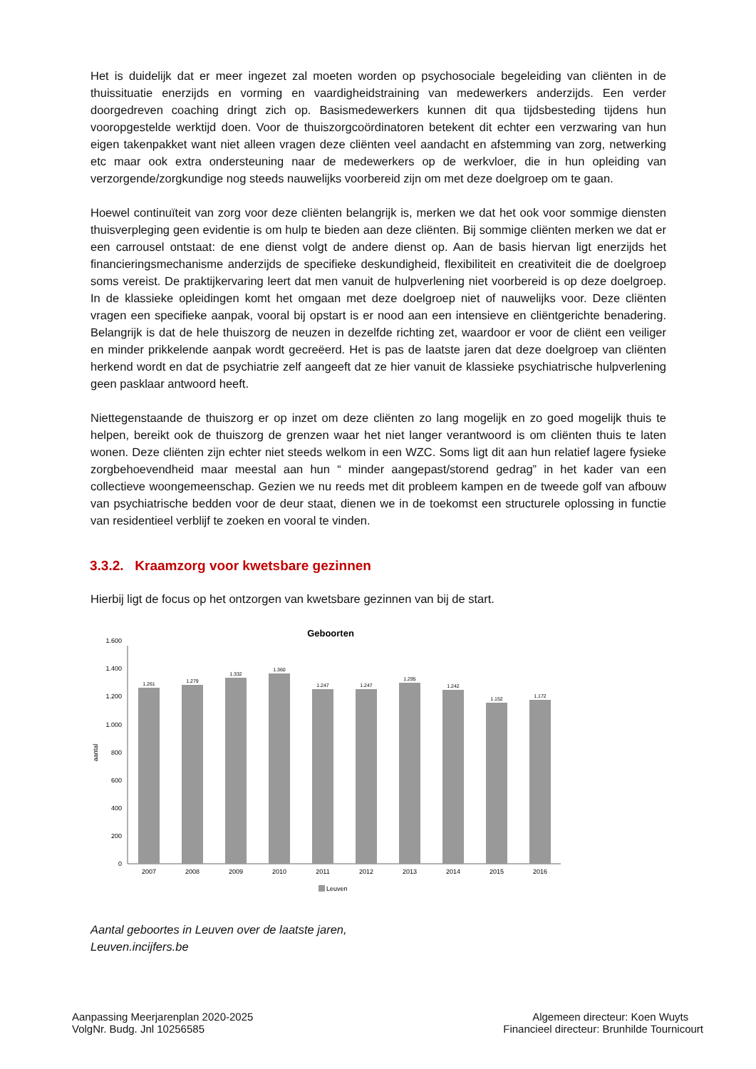Het is duidelijk dat er meer ingezet zal moeten worden op psychosociale begeleiding van cliënten in de thuissituatie enerzijds en vorming en vaardigheidstraining van medewerkers anderzijds. Een verder doorgedreven coaching dringt zich op. Basismedewerkers kunnen dit qua tijdsbesteding tijdens hun vooropgestelde werktijd doen. Voor de thuiszorgcoördinatoren betekent dit echter een verzwaring van hun eigen takenpakket want niet alleen vragen deze cliënten veel aandacht en afstemming van zorg, netwerking etc maar ook extra ondersteuning naar de medewerkers op de werkvloer, die in hun opleiding van verzorgende/zorgkundige nog steeds nauwelijks voorbereid zijn om met deze doelgroep om te gaan.
Hoewel continuïteit van zorg voor deze cliënten belangrijk is, merken we dat het ook voor sommige diensten thuisverpleging geen evidentie is om hulp te bieden aan deze cliënten. Bij sommige cliënten merken we dat er een carrousel ontstaat: de ene dienst volgt de andere dienst op. Aan de basis hiervan ligt enerzijds het financieringsmechanisme anderzijds de specifieke deskundigheid, flexibiliteit en creativiteit die de doelgroep soms vereist. De praktijkervaring leert dat men vanuit de hulpverlening niet voorbereid is op deze doelgroep. In de klassieke opleidingen komt het omgaan met deze doelgroep niet of nauwelijks voor. Deze cliënten vragen een specifieke aanpak, vooral bij opstart is er nood aan een intensieve en cliëntgerichte benadering. Belangrijk is dat de hele thuiszorg de neuzen in dezelfde richting zet, waardoor er voor de cliënt een veiliger en minder prikkelende aanpak wordt gecreëerd. Het is pas de laatste jaren dat deze doelgroep van cliënten herkend wordt en dat de psychiatrie zelf aangeeft dat ze hier vanuit de klassieke psychiatrische hulpverlening geen pasklaar antwoord heeft.
Niettegenstaande de thuiszorg er op inzet om deze cliënten zo lang mogelijk en zo goed mogelijk thuis te helpen, bereikt ook de thuiszorg de grenzen waar het niet langer verantwoord is om cliënten thuis te laten wonen. Deze cliënten zijn echter niet steeds welkom in een WZC. Soms ligt dit aan hun relatief lagere fysieke zorgbehoevendheid maar meestal aan hun “ minder aangepast/storend gedrag” in het kader van een collectieve woongemeenschap. Gezien we nu reeds met dit probleem kampen en de tweede golf van afbouw van psychiatrische bedden voor de deur staat, dienen we in de toekomst een structurele oplossing in functie van residentieel verblijf te zoeken en vooral te vinden.
3.3.2. Kraamzorg voor kwetsbare gezinnen
Hierbij ligt de focus op het ontzorgen van kwetsbare gezinnen van bij de start.
Geboorten
0
200
400
600
800
1.000
1.200
1.400
1.600
aantal
1.261
1.279
1.332
1.360
1.247
1.247
1.295
1.242
1.152
1.172
2007
2008
2009
2010
2011
2012
2013
2014
2015
2016
Leuven
Aantal geboortes in Leuven over de laatste jaren,
Leuven.incijfers.be
Aanpassing Meerjarenplan 2020-2025
VolgNr. Budg. Jnl 10256585
Algemeen directeur: Koen Wuyts
Financieel directeur: Brunhilde Tournicourt